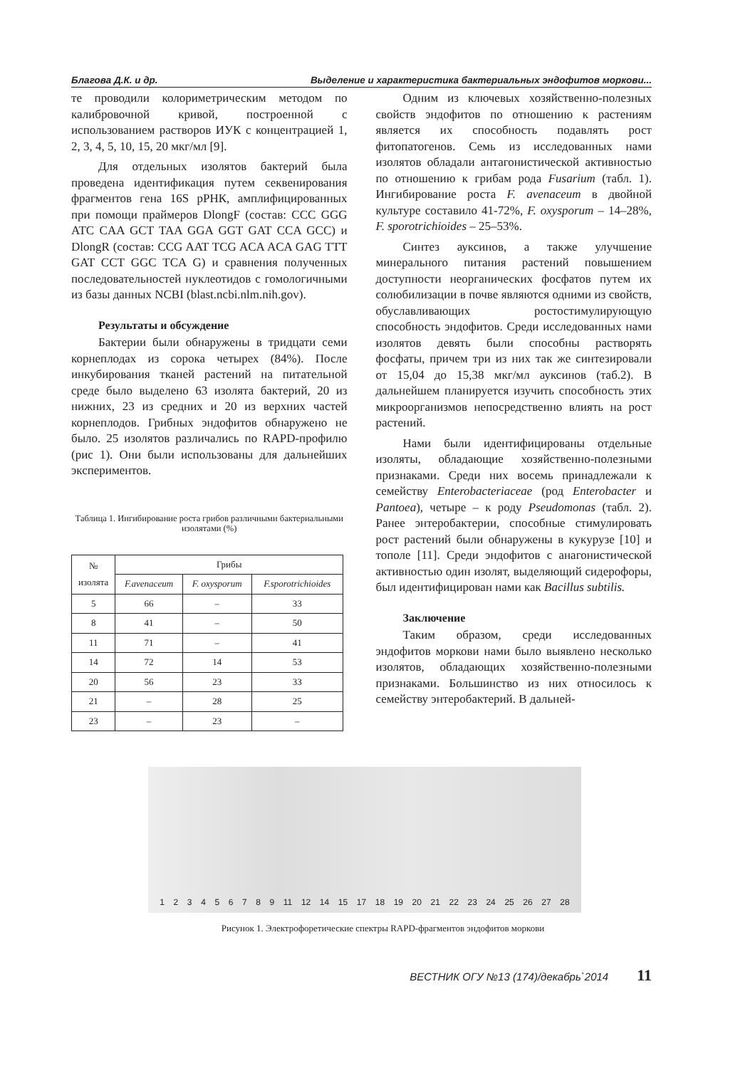Благова Д.К. и др. Выделение и характеристика бактериальных эндофитов моркови...
те проводили колориметрическим методом по калибровочной кривой, построенной с использованием растворов ИУК с концентрацией 1, 2, 3, 4, 5, 10, 15, 20 мкг/мл [9].
Для отдельных изолятов бактерий была проведена идентификация путем секвенирования фрагментов гена 16S рРНК, амплифицированных при помощи праймеров DlongF (состав: CCC GGG ATC CAA GCT TAA GGA GGT GAT CCA GCC) и DlongR (состав: CCG AAT TCG ACA ACA GAG TTT GAT CCT GGC TCA G) и сравнения полученных последовательностей нуклеотидов с гомологичными из базы данных NCBI (blast.ncbi.nlm.nih.gov).
Результаты и обсуждение
Бактерии были обнаружены в тридцати семи корнеплодах из сорока четырех (84%). После инкубирования тканей растений на питательной среде было выделено 63 изолята бактерий, 20 из нижних, 23 из средних и 20 из верхних частей корнеплодов. Грибных эндофитов обнаружено не было. 25 изолятов различались по RAPD-профилю (рис 1). Они были использованы для дальнейших экспериментов.
Таблица 1. Ингибирование роста грибов различными бактериальными изолятами (%)
| № изолята | Грибы | | |
| --- | --- | --- | --- |
| | F.avenaceum | F. oxysporum | F.sporotrichioides |
| 5 | 66 | – | 33 |
| 8 | 41 | – | 50 |
| 11 | 71 | – | 41 |
| 14 | 72 | 14 | 53 |
| 20 | 56 | 23 | 33 |
| 21 | – | 28 | 25 |
| 23 | – | 23 | – |
Одним из ключевых хозяйственно-полезных свойств эндофитов по отношению к растениям является их способность подавлять рост фитопатогенов. Семь из исследованных нами изолятов обладали антагонистической активностью по отношению к грибам рода Fusarium (табл. 1). Ингибирование роста F. avenaceum в двойной культуре составило 41-72%, F. oxysporum – 14–28%, F. sporotrichioides – 25–53%.
Синтез ауксинов, а также улучшение минерального питания растений повышением доступности неорганических фосфатов путем их солюбилизации в почве являются одними из свойств, обуславливающих ростостимулирующую способность эндофитов. Среди исследованных нами изолятов девять были способны растворять фосфаты, причем три из них так же синтезировали от 15,04 до 15,38 мкг/мл ауксинов (таб.2). В дальнейшем планируется изучить способность этих микроорганизмов непосредственно влиять на рост растений.
Нами были идентифицированы отдельные изоляты, обладающие хозяйственно-полезными признаками. Среди них восемь принадлежали к семейству Enterobacteriaceae (род Enterobacter и Pantoea), четыре – к роду Pseudomonas (табл. 2). Ранее энтеробактерии, способные стимулировать рост растений были обнаружены в кукурузе [10] и тополе [11]. Среди эндофитов с анагонистической активностью один изолят, выделяющий сидерофоры, был идентифицирован нами как Bacillus subtilis.
Заключение
Таким образом, среди исследованных эндофитов моркови нами было выявлено несколько изолятов, обладающих хозяйственно-полезными признаками. Большинство из них относилось к семейству энтеробактерий. В дальней-
1 2 3 4 5 6 7 8 9 11 12 14 15 17 18 19 20 21 22 23 24 25 26 27 28
Рисунок 1. Электрофоретические спектры RAPD-фрагментов эндофитов моркови
ВЕСТНИК ОГУ №13 (174)/декабрь`2014 11